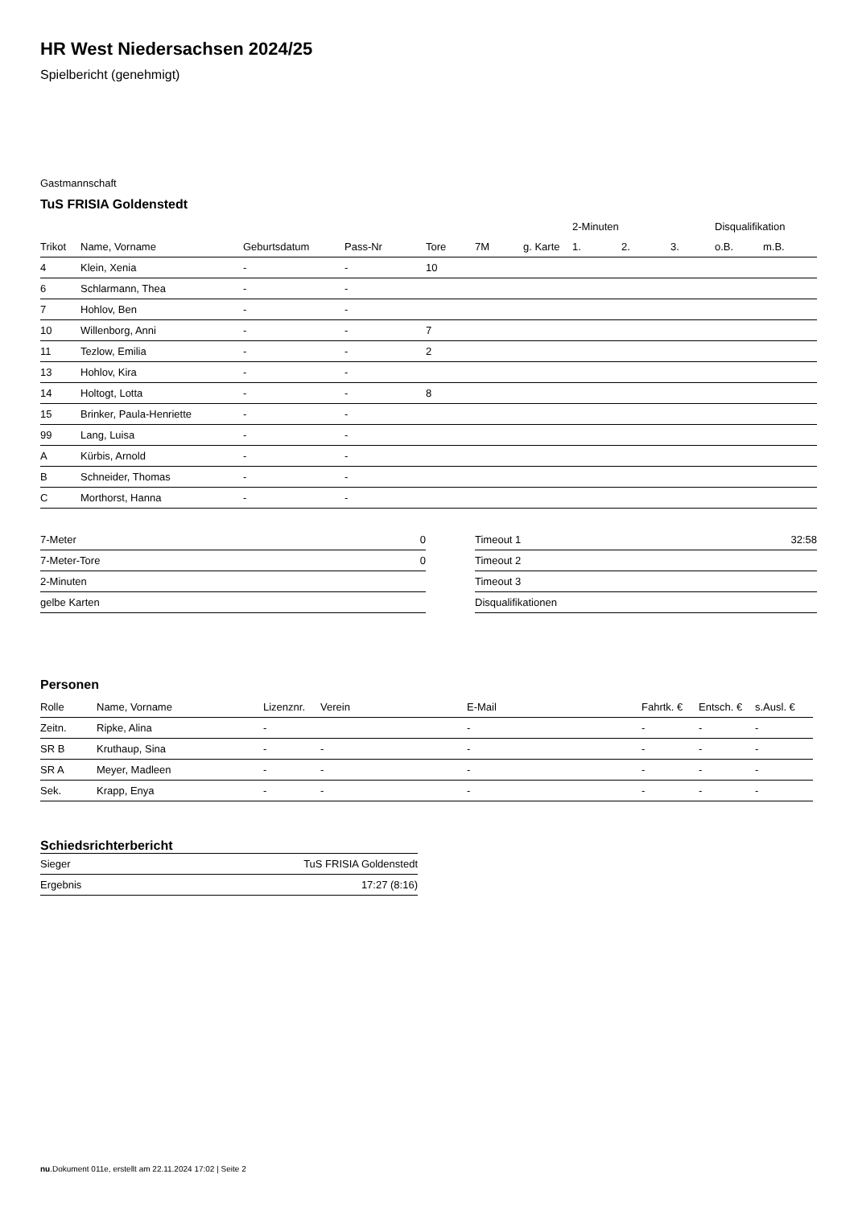HR West Niedersachsen 2024/25
Spielbericht (genehmigt)
Gastmannschaft
TuS FRISIA Goldenstedt
| | | | | | | | 2-Minuten | | | Disqualifikation | |
| --- | --- | --- | --- | --- | --- | --- | --- | --- | --- | --- | --- |
| Trikot | Name, Vorname | Geburtsdatum | Pass-Nr | Tore | 7M | g. Karte | 1. | 2. | 3. | o.B. | m.B. |
| 4 | Klein, Xenia | - | - | 10 | | | | | | | |
| 6 | Schlarmann, Thea | - | - | | | | | | | | |
| 7 | Hohlov, Ben | - | - | | | | | | | | |
| 10 | Willenborg, Anni | - | - | 7 | | | | | | | |
| 11 | Tezlow, Emilia | - | - | 2 | | | | | | | |
| 13 | Hohlov, Kira | - | - | | | | | | | | |
| 14 | Holtogt, Lotta | - | - | 8 | | | | | | | |
| 15 | Brinker, Paula-Henriette | - | - | | | | | | | | |
| 99 | Lang, Luisa | - | - | | | | | | | | |
| A | Kürbis, Arnold | - | - | | | | | | | | |
| B | Schneider, Thomas | - | - | | | | | | | | |
| C | Morthorst, Hanna | - | - | | | | | | | | |
| 7-Meter | 0 |
| 7-Meter-Tore | 0 |
| 2-Minuten | |
| gelbe Karten | |
| Timeout 1 | 32:58 |
| Timeout 2 | |
| Timeout 3 | |
| Disqualifikationen | |
Personen
| Rolle | Name, Vorname | Lizenznr. | Verein | E-Mail | Fahrtk. € | Entsch. € | s.Ausl. € |
| --- | --- | --- | --- | --- | --- | --- | --- |
| Zeitn. | Ripke, Alina | - | | - | - | - | - |
| SR B | Kruthaup, Sina | - | - | - | - | - | - |
| SR A | Meyer, Madleen | - | - | - | - | - | - |
| Sek. | Krapp, Enya | - | - | - | - | - | - |
Schiedsrichterbericht
| Sieger | TuS FRISIA Goldenstedt |
| Ergebnis | 17:27 (8:16) |
nu.Dokument 011e, erstellt am 22.11.2024 17:02 | Seite 2